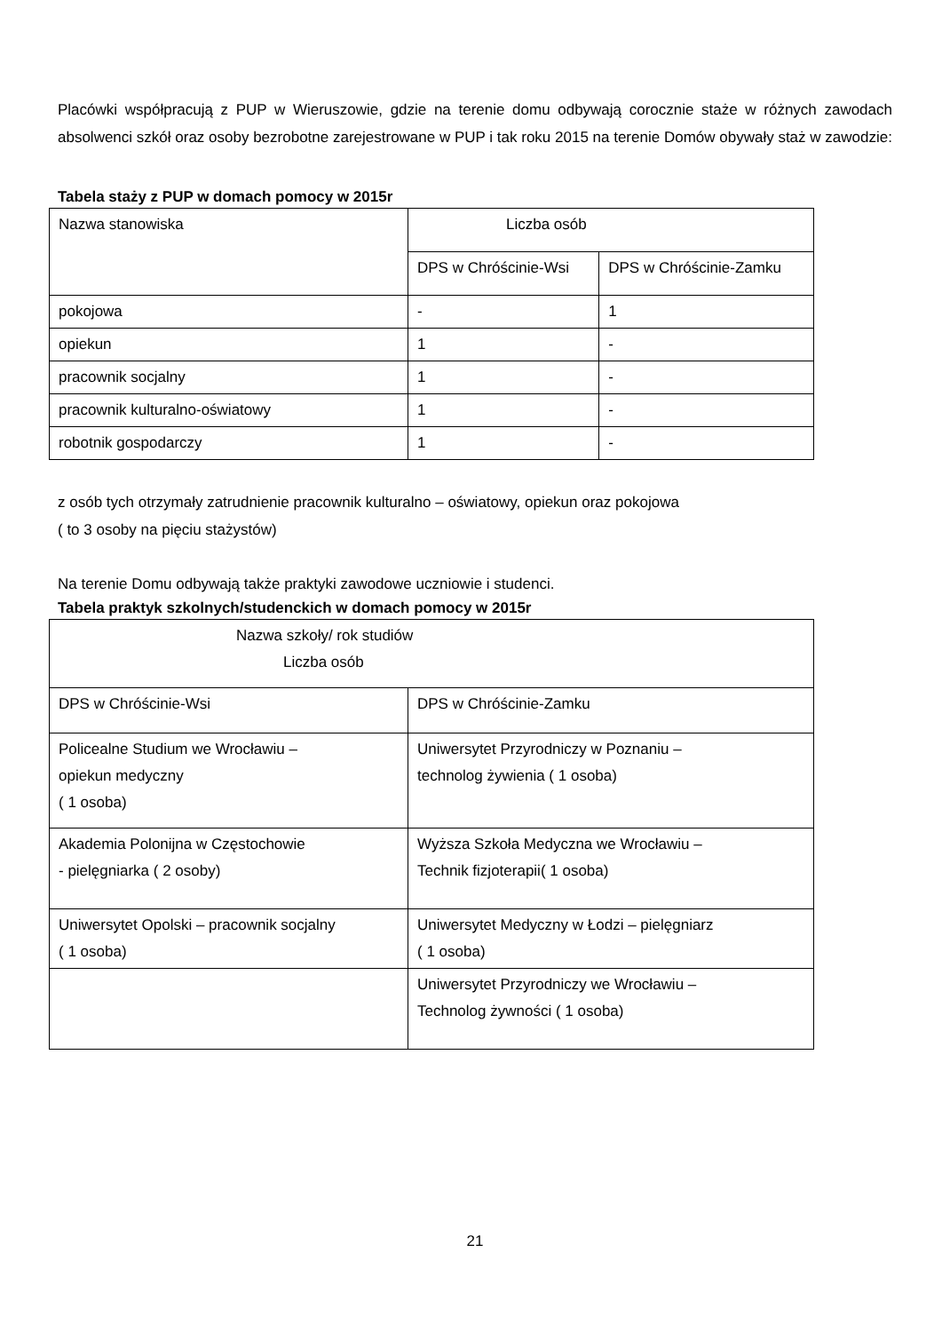Placówki współpracują z PUP w Wieruszowie, gdzie na terenie domu odbywają corocznie staże w różnych zawodach absolwenci szkół oraz osoby bezrobotne zarejestrowane w PUP i tak roku 2015 na terenie Domów obywały staż w zawodzie:
Tabela staży z PUP w domach pomocy w 2015r
| Nazwa stanowiska | Liczba osób | |
| | DPS w Chróścinie-Wsi | DPS w Chróścinie-Zamku |
| pokojowa | - | 1 |
| opiekun | 1 | - |
| pracownik socjalny | 1 | - |
| pracownik kulturalno-oświatowy | 1 | - |
| robotnik gospodarczy | 1 | - |
z osób tych otrzymały zatrudnienie pracownik kulturalno – oświatowy, opiekun oraz pokojowa
( to 3 osoby na pięciu stażystów)
Na terenie Domu odbywają także praktyki zawodowe uczniowie i studenci.
Tabela praktyk szkolnych/studenckich w domach pomocy w 2015r
| Nazwa szkoły/ rok studiów Liczba osób | |
| DPS w Chróścinie-Wsi | DPS w Chróścinie-Zamku |
| Policealne Studium we Wrocławiu – opiekun medyczny ( 1 osoba) | Uniwersytet Przyrodniczy w Poznaniu – technolog żywienia ( 1 osoba) |
| Akademia Polonijna w Częstochowie - pielęgniarka ( 2 osoby) | Wyższa Szkoła Medyczna we Wrocławiu – Technik fizjoterapii( 1 osoba) |
| Uniwersytet Opolski – pracownik socjalny ( 1 osoba) | Uniwersytet Medyczny w Łodzi – pielęgniarz ( 1 osoba) |
| | Uniwersytet Przyrodniczy we Wrocławiu – Technolog żywności ( 1 osoba) |
21